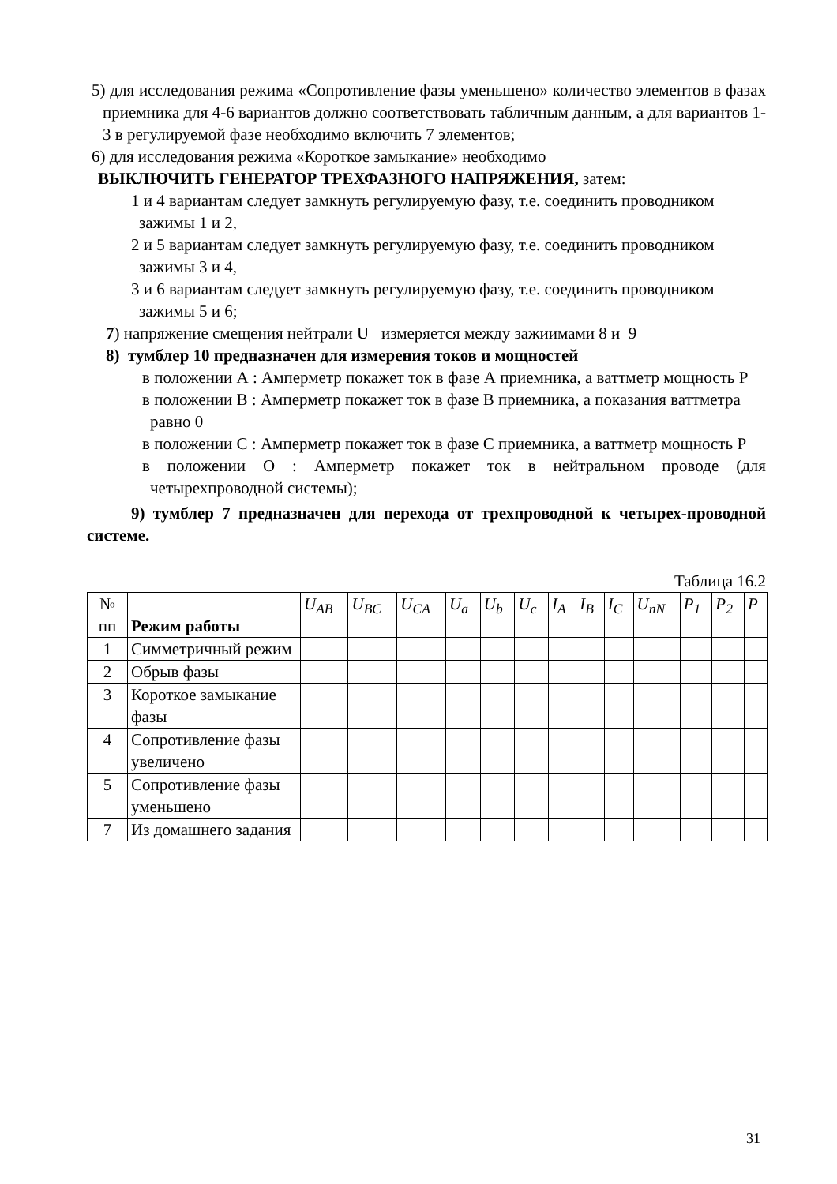5) для исследования режима «Сопротивление фазы уменьшено» количество элементов в фазах приемника для 4-6 вариантов должно соответствовать табличным данным, а для вариантов 1-3 в регулируемой фазе необходимо включить 7 элементов;
6) для исследования режима «Короткое замыкание» необходимо
ВЫКЛЮЧИТЬ ГЕНЕРАТОР ТРЕХФАЗНОГО НАПРЯЖЕНИЯ, затем:
1 и 4 вариантам следует замкнуть регулируемую фазу, т.е. соединить проводником зажимы 1 и 2,
2 и 5 вариантам следует замкнуть регулируемую фазу, т.е. соединить проводником зажимы 3 и 4,
3 и 6 вариантам следует замкнуть регулируемую фазу, т.е. соединить проводником зажимы 5 и 6;
7) напряжение смещения нейтрали U измеряется между зажиимами 8 и 9
8) тумблер 10 предназначен для измерения токов и мощностей
в положении А : Амперметр покажет ток в фазе А приемника, а ваттметр мощность Р
в положении В : Амперметр покажет ток в фазе В приемника, а показания ваттметра равно 0
в положении С : Амперметр покажет ток в фазе С приемника, а ваттметр мощность Р
в положении О : Амперметр покажет ток в нейтральном проводе (для четырехпроводной системы);
9) тумблер 7 предназначен для перехода от трехпроводной к четырех-проводной системе.
Таблица 16.2
| № пп | Режим работы | U<sub>AB</sub> | U<sub>BC</sub> | U<sub>CA</sub> | U<sub>a</sub> | U<sub>b</sub> | U<sub>c</sub> | I<sub>A</sub> | I<sub>B</sub> | I<sub>C</sub> | U<sub>nN</sub> | P<sub>1</sub> | P<sub>2</sub> | P |
| --- | --- | --- | --- | --- | --- | --- | --- | --- | --- | --- | --- | --- | --- | --- |
| 1 | Симметричный режим | | | | | | | | | | | | | |
| 2 | Обрыв фазы | | | | | | | | | | | | | |
| 3 | Короткое замыкание фазы | | | | | | | | | | | | | |
| 4 | Сопротивление фазы увеличено | | | | | | | | | | | | | |
| 5 | Сопротивление фазы уменьшено | | | | | | | | | | | | | |
| 7 | Из домашнего задания | | | | | | | | | | | | | |
31